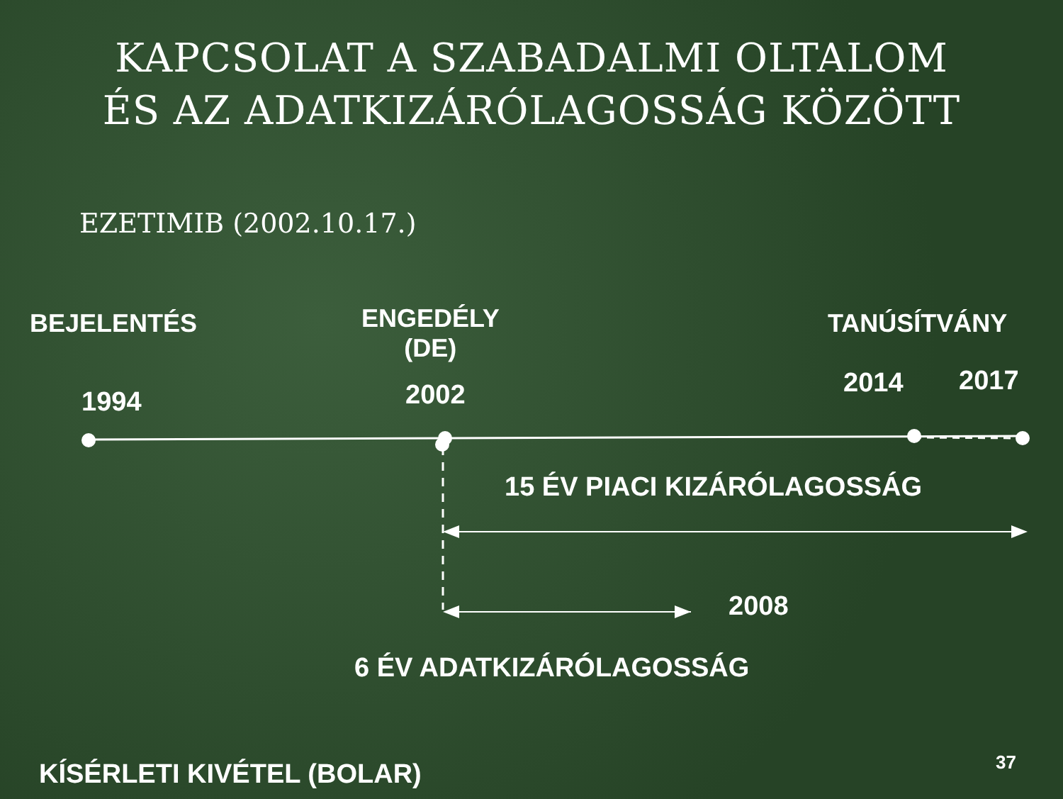KAPCSOLAT A SZABADALMI OLTALOM
ÉS AZ ADATKIZÁRÓLAGOSSÁG KÖZÖTT
EZETIMIB (2002.10.17.)
BEJELENTÉS
ENGEDÉLY
(DE)
TANÚSÍTVÁNY
1994 2002 2014 2017
15 ÉV PIACI KIZÁRÓLAGOSSÁG
2008
6 ÉV ADATKIZÁRÓLAGOSSÁG
KÍSÉRLETI KIVÉTEL (BOLAR) 37